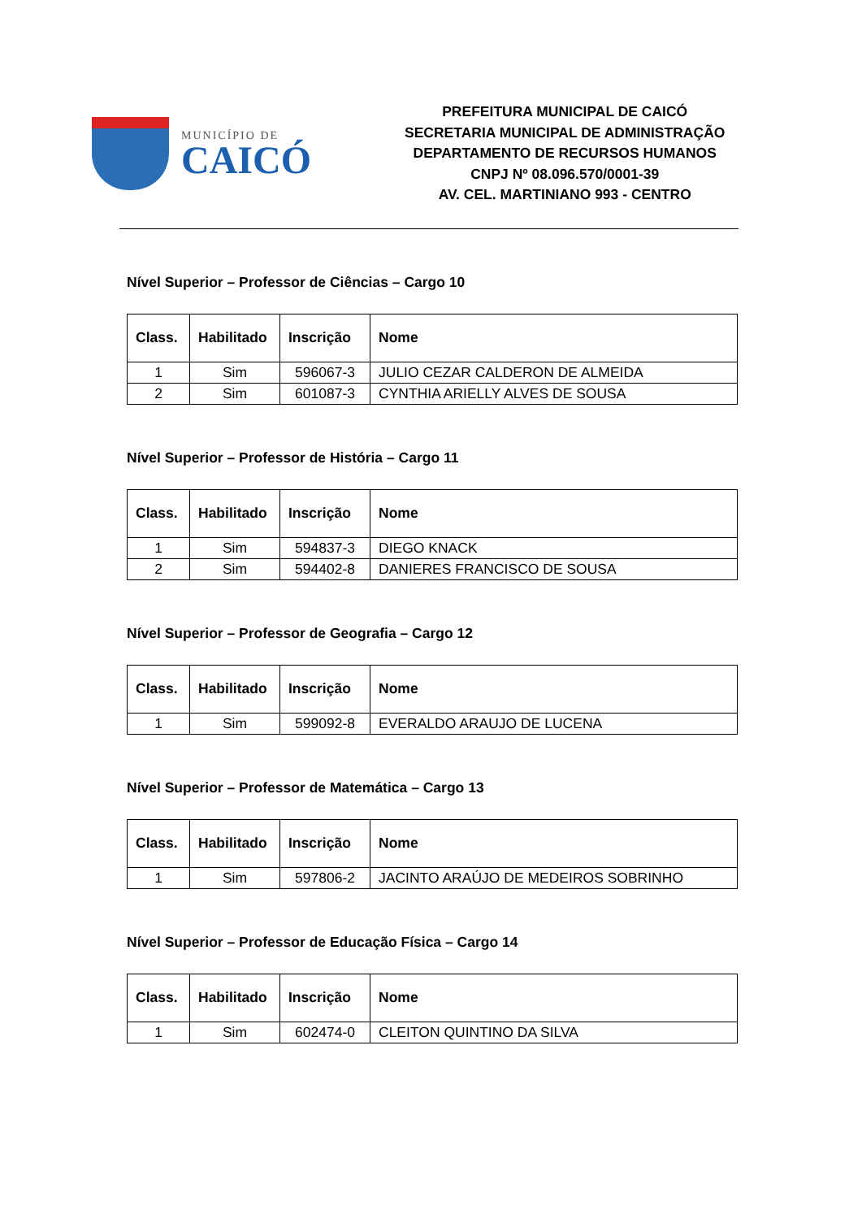MUNICÍPIO DE
CAICÓ
PREFEITURA MUNICIPAL DE CAICÓ
SECRETARIA MUNICIPAL DE ADMINISTRAÇÃO
DEPARTAMENTO DE RECURSOS HUMANOS
CNPJ Nº 08.096.570/0001-39
AV. CEL. MARTINIANO 993 - CENTRO
Nível Superior – Professor de Ciências – Cargo 10
| Class. | Habilitado | Inscrição | Nome |
| --- | --- | --- | --- |
| 1 | Sim | 596067-3 | JULIO CEZAR CALDERON DE ALMEIDA |
| 2 | Sim | 601087-3 | CYNTHIA ARIELLY ALVES DE SOUSA |
Nível Superior – Professor de História – Cargo 11
| Class. | Habilitado | Inscrição | Nome |
| --- | --- | --- | --- |
| 1 | Sim | 594837-3 | DIEGO KNACK |
| 2 | Sim | 594402-8 | DANIERES FRANCISCO DE SOUSA |
Nível Superior – Professor de Geografia – Cargo 12
| Class. | Habilitado | Inscrição | Nome |
| --- | --- | --- | --- |
| 1 | Sim | 599092-8 | EVERALDO ARAUJO DE LUCENA |
Nível Superior – Professor de Matemática – Cargo 13
| Class. | Habilitado | Inscrição | Nome |
| --- | --- | --- | --- |
| 1 | Sim | 597806-2 | JACINTO ARAÚJO DE MEDEIROS SOBRINHO |
Nível Superior – Professor de Educação Física – Cargo 14
| Class. | Habilitado | Inscrição | Nome |
| --- | --- | --- | --- |
| 1 | Sim | 602474-0 | CLEITON QUINTINO DA SILVA |